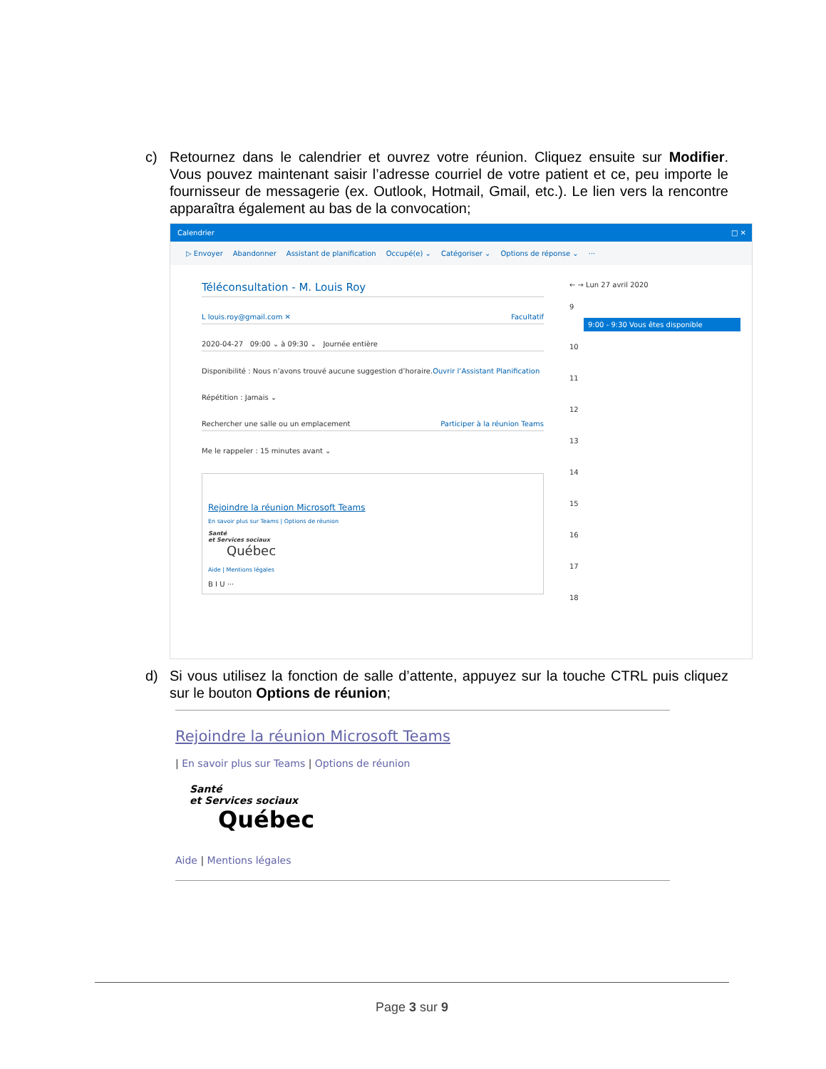c) Retournez dans le calendrier et ouvrez votre réunion. Cliquez ensuite sur Modifier. Vous pouvez maintenant saisir l’adresse courriel de votre patient et ce, peu importe le fournisseur de messagerie (ex. Outlook, Hotmail, Gmail, etc.). Le lien vers la rencontre apparaîtra également au bas de la convocation;
Calendrier □ ✕
▷ Envoyer Abandonner Assistant de planification Occupé(e) ⌄ Catégoriser ⌄ Options de réponse ⌄ ···
Téléconsultation - M. Louis Roy
L louis.roy@gmail.com ✕ Facultatif
2020-04-27 09:00 ⌄ à 09:30 ⌄ Journée entière
Disponibilité : Nous n’avons trouvé aucune suggestion d’horaire.Ouvrir l’Assistant Planification
Répétition : Jamais ⌄
Rechercher une salle ou un emplacement Participer à la réunion Teams
Me le rappeler : 15 minutes avant ⌄
Rejoindre la réunion Microsoft Teams
En savoir plus sur Teams | Options de réunion
Santé
et Services sociaux
Québec
Aide | Mentions légales
B I U ···
← → Lun 27 avril 2020
9
9:00 - 9:30 Vous êtes disponible
10
11
12
13
14
15
16
17
18
d) Si vous utilisez la fonction de salle d’attente, appuyez sur la touche CTRL puis cliquez sur le bouton Options de réunion;
Rejoindre la réunion Microsoft Teams
| En savoir plus sur Teams | Options de réunion
Santé
et Services sociaux
Québec
Aide | Mentions légales
Page 3 sur 9